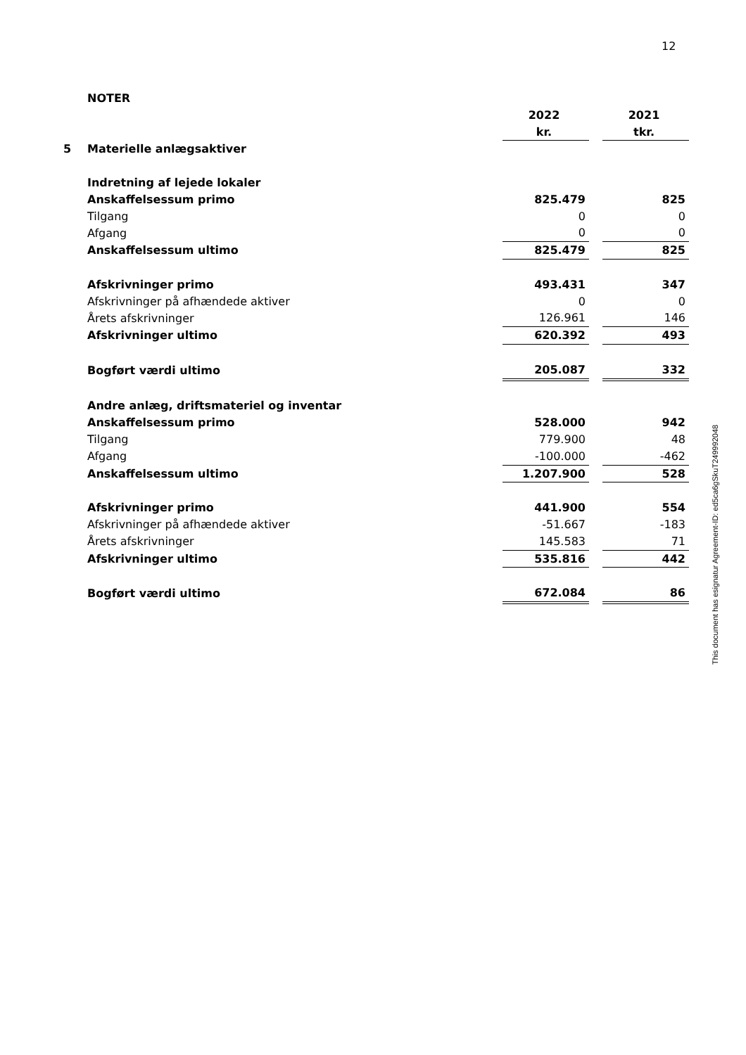12
This document has esignatur Agreement-ID: ed5ca6gSkuT249992048
| | NOTER | | | |
| | | 2022 | | 2021 |
| | | kr. | | tkr. |
| 5 | Materielle anlægsaktiver | | | |
| | Indretning af lejede lokaler | | | |
| | Anskaffelsessum primo | 825.479 | | 825 |
| | Tilgang | 0 | | 0 |
| | Afgang | 0 | | 0 |
| | Anskaffelsessum ultimo | 825.479 | | 825 |
| | Afskrivninger primo | 493.431 | | 347 |
| | Afskrivninger på afhændede aktiver | 0 | | 0 |
| | Årets afskrivninger | 126.961 | | 146 |
| | Afskrivninger ultimo | 620.392 | | 493 |
| | Bogført værdi ultimo | 205.087 | | 332 |
| | Andre anlæg, driftsmateriel og inventar | | | |
| | Anskaffelsessum primo | 528.000 | | 942 |
| | Tilgang | 779.900 | | 48 |
| | Afgang | -100.000 | | -462 |
| | Anskaffelsessum ultimo | 1.207.900 | | 528 |
| | Afskrivninger primo | 441.900 | | 554 |
| | Afskrivninger på afhændede aktiver | -51.667 | | -183 |
| | Årets afskrivninger | 145.583 | | 71 |
| | Afskrivninger ultimo | 535.816 | | 442 |
| | Bogført værdi ultimo | 672.084 | | 86 |